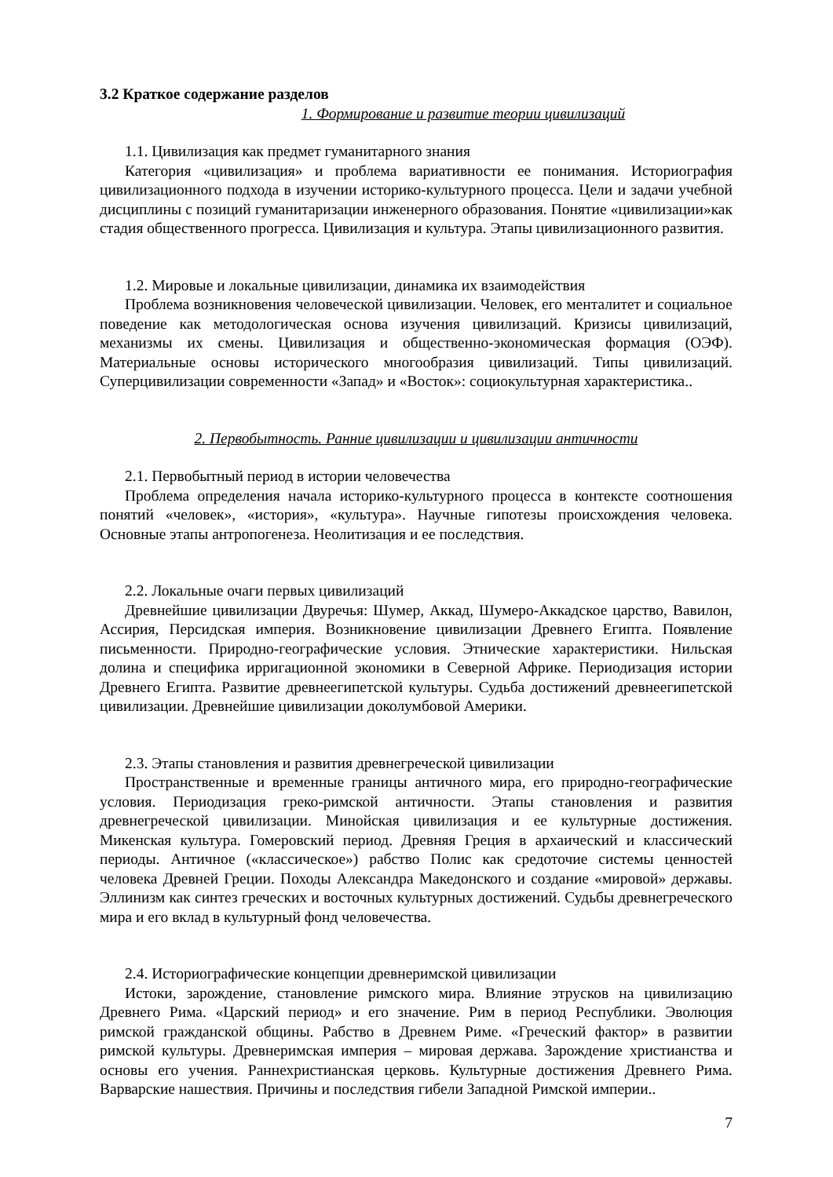3.2 Краткое содержание разделов
1. Формирование и развитие теории цивилизаций
1.1. Цивилизация как предмет гуманитарного знания
Категория «цивилизация» и проблема вариативности ее понимания. Историография цивилизационного подхода в изучении историко-культурного процесса. Цели и задачи учебной дисциплины с позиций гуманитаризации инженерного образования. Понятие «цивилизации»как стадия общественного прогресса. Цивилизация и культура. Этапы цивилизационного развития.
1.2. Мировые и локальные цивилизации, динамика их взаимодействия
Проблема возникновения человеческой цивилизации. Человек, его менталитет и социальное поведение как методологическая основа изучения цивилизаций. Кризисы цивилизаций, механизмы их смены. Цивилизация и общественно-экономическая формация (ОЭФ). Материальные основы исторического многообразия цивилизаций. Типы цивилизаций. Суперцивилизации современности «Запад» и «Восток»: социокультурная характеристика..
2. Первобытность. Ранние цивилизации и цивилизации античности
2.1. Первобытный период в истории человечества
Проблема определения начала историко-культурного процесса в контексте соотношения понятий «человек», «история», «культура». Научные гипотезы происхождения человека. Основные этапы антропогенеза. Неолитизация и ее последствия.
2.2. Локальные очаги первых цивилизаций
Древнейшие цивилизации Двуречья: Шумер, Аккад, Шумеро-Аккадское царство, Вавилон, Ассирия, Персидская империя. Возникновение цивилизации Древнего Египта. Появление письменности. Природно-географические условия. Этнические характеристики. Нильская долина и специфика ирригационной экономики в Северной Африке. Периодизация истории Древнего Египта. Развитие древнеегипетской культуры. Судьба достижений древнеегипетской цивилизации. Древнейшие цивилизации доколумбовой Америки.
2.3. Этапы становления и развития древнегреческой цивилизации
Пространственные и временные границы античного мира, его природно-географические условия. Периодизация греко-римской античности. Этапы становления и развития древнегреческой цивилизации. Минойская цивилизация и ее культурные достижения. Микенская культура. Гомеровский период. Древняя Греция в архаический и классический периоды. Античное («классическое») рабство Полис как средоточие системы ценностей человека Древней Греции. Походы Александра Македонского и создание «мировой» державы. Эллинизм как синтез греческих и восточных культурных достижений. Судьбы древнегреческого мира и его вклад в культурный фонд человечества.
2.4. Историографические концепции древнеримской цивилизации
Истоки, зарождение, становление римского мира. Влияние этрусков на цивилизацию Древнего Рима. «Царский период» и его значение. Рим в период Республики. Эволюция римской гражданской общины. Рабство в Древнем Риме. «Греческий фактор» в развитии римской культуры. Древнеримская империя – мировая держава. Зарождение христианства и основы его учения. Раннехристианская церковь. Культурные достижения Древнего Рима. Варварские нашествия. Причины и последствия гибели Западной Римской империи..
7